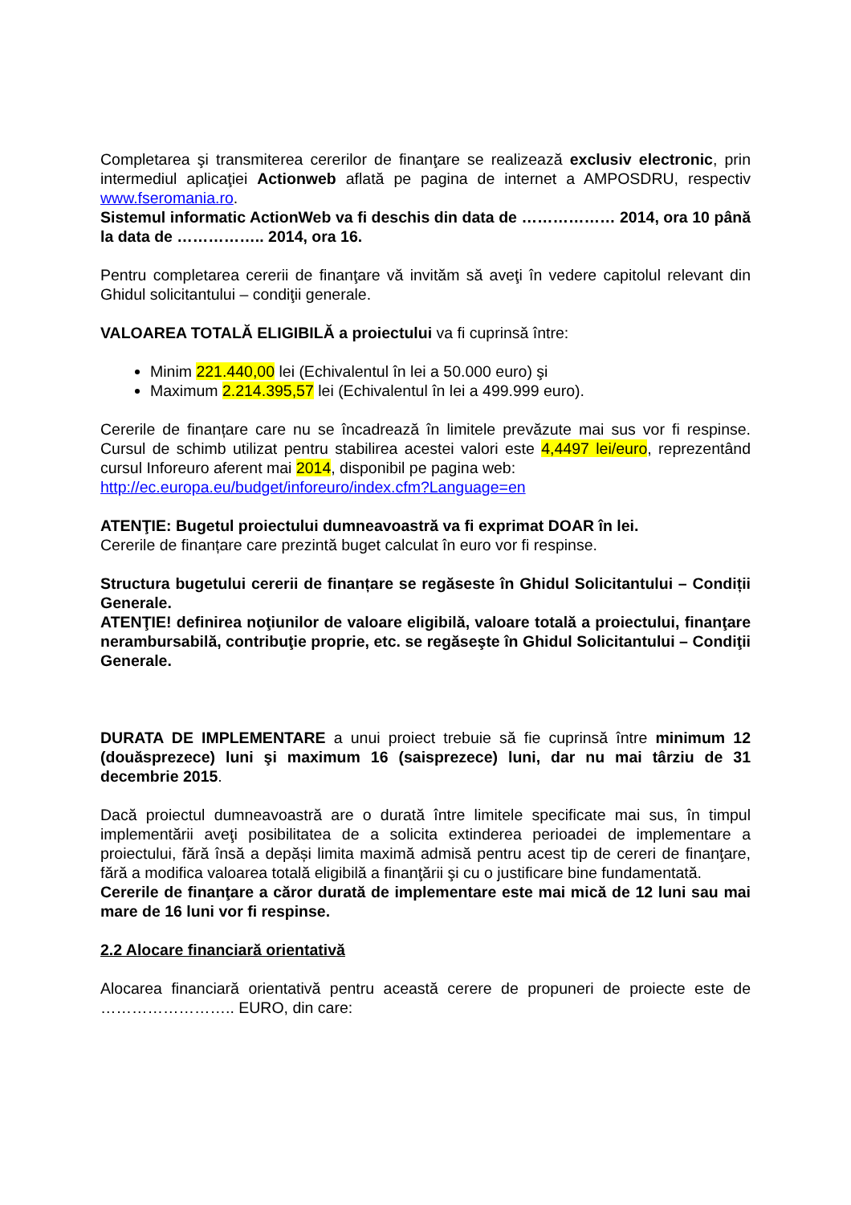Completarea şi transmiterea cererilor de finanţare se realizează exclusiv electronic, prin intermediul aplicaţiei Actionweb aflată pe pagina de internet a AMPOSDRU, respectiv www.fseromania.ro.
Sistemul informatic ActionWeb va fi deschis din data de ……………… 2014, ora 10 până la data de …………….. 2014, ora 16.
Pentru completarea cererii de finanţare vă invităm să aveţi în vedere capitolul relevant din Ghidul solicitantului – condiţii generale.
VALOAREA TOTALĂ ELIGIBILĂ a proiectului va fi cuprinsă între:
Minim 221.440,00 lei (Echivalentul în lei a 50.000 euro) şi
Maximum 2.214.395,57 lei (Echivalentul în lei a 499.999 euro).
Cererile de finanțare care nu se încadrează în limitele prevăzute mai sus vor fi respinse. Cursul de schimb utilizat pentru stabilirea acestei valori este 4,4497 lei/euro, reprezentând cursul Inforeuro aferent mai 2014, disponibil pe pagina web:
http://ec.europa.eu/budget/inforeuro/index.cfm?Language=en
ATENŢIE: Bugetul proiectului dumneavoastră va fi exprimat DOAR în lei.
Cererile de finanțare care prezintă buget calculat în euro vor fi respinse.
Structura bugetului cererii de finanțare se regăseste în Ghidul Solicitantului – Condiții Generale.
ATENŢIE! definirea noţiunilor de valoare eligibilă, valoare totală a proiectului, finanţare nerambursabilă, contribuţie proprie, etc. se regăseşte în Ghidul Solicitantului – Condiţii Generale.
DURATA DE IMPLEMENTARE a unui proiect trebuie să fie cuprinsă între minimum 12 (douăsprezece) luni şi maximum 16 (saisprezece) luni, dar nu mai târziu de 31 decembrie 2015.
Dacă proiectul dumneavoastră are o durată între limitele specificate mai sus, în timpul implementării aveţi posibilitatea de a solicita extinderea perioadei de implementare a proiectului, fără însă a depăși limita maximă admisă pentru acest tip de cereri de finanţare, fără a modifica valoarea totală eligibilă a finanţării şi cu o justificare bine fundamentată.
Cererile de finanţare a căror durată de implementare este mai mică de 12 luni sau mai mare de 16 luni vor fi respinse.
2.2 Alocare financiară orientativă
Alocarea financiară orientativă pentru această cerere de propuneri de proiecte este de …………………….. EURO, din care: